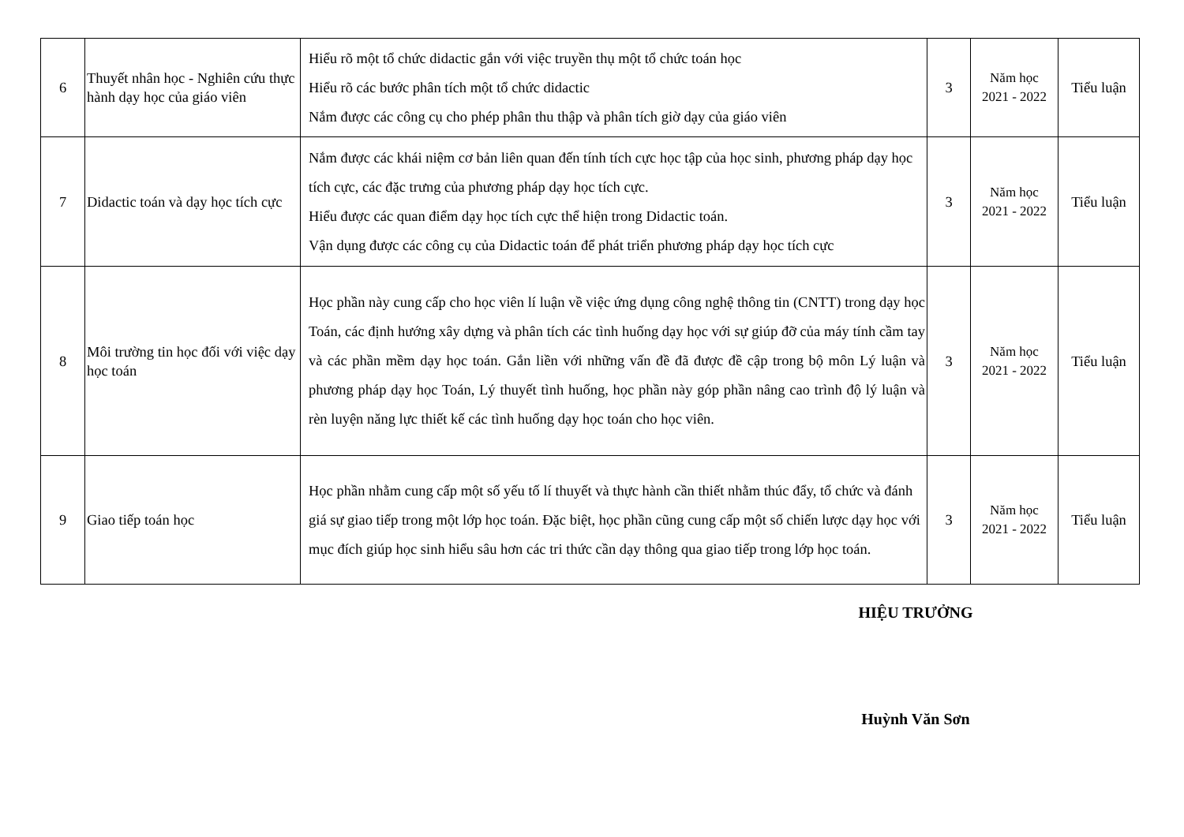| 6 | Thuyết nhân học - Nghiên cứu thực hành dạy học của giáo viên | Hiểu rõ một tổ chức didactic gắn với việc truyền thụ một tổ chức toán học Hiểu rõ các bước phân tích một tổ chức didactic Nắm được các công cụ cho phép phân thu thập và phân tích giờ dạy của giáo viên | 3 | Năm học 2021 - 2022 | Tiểu luận |
| 7 | Didactic toán và dạy học tích cực | Nắm được các khái niệm cơ bản liên quan đến tính tích cực học tập của học sinh, phương pháp dạy học tích cực, các đặc trưng của phương pháp dạy học tích cực. Hiểu được các quan điểm dạy học tích cực thể hiện trong Didactic toán. Vận dụng được các công cụ của Didactic toán để phát triển phương pháp dạy học tích cực | 3 | Năm học 2021 - 2022 | Tiểu luận |
| 8 | Môi trường tin học đối với việc dạy học toán | Học phần này cung cấp cho học viên lí luận về việc ứng dụng công nghệ thông tin (CNTT) trong dạy học Toán, các định hướng xây dựng và phân tích các tình huống dạy học với sự giúp đỡ của máy tính cầm tay và các phần mềm dạy học toán. Gắn liền với những vấn đề đã được đề cập trong bộ môn Lý luận và phương pháp dạy học Toán, Lý thuyết tình huống, học phần này góp phần nâng cao trình độ lý luận và rèn luyện năng lực thiết kế các tình huống dạy học toán cho học viên. | 3 | Năm học 2021 - 2022 | Tiểu luận |
| 9 | Giao tiếp toán học | Học phần nhằm cung cấp một số yếu tố lí thuyết và thực hành cần thiết nhằm thúc đẩy, tổ chức và đánh giá sự giao tiếp trong một lớp học toán. Đặc biệt, học phần cũng cung cấp một số chiến lược dạy học với mục đích giúp học sinh hiểu sâu hơn các tri thức cần dạy thông qua giao tiếp trong lớp học toán. | 3 | Năm học 2021 - 2022 | Tiểu luận |
HIỆU TRƯỞNG
Huỳnh Văn Sơn